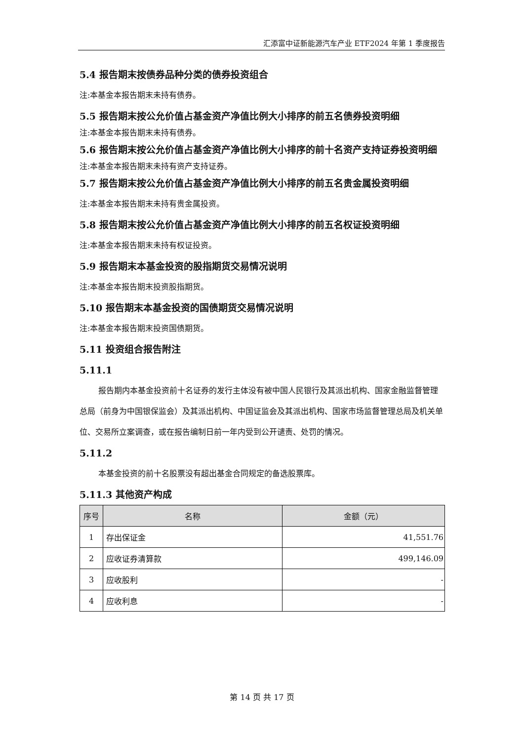汇添富中证新能源汽车产业 ETF2024 年第 1 季度报告
5.4 报告期末按债券品种分类的债券投资组合
注:本基金本报告期末未持有债券。
5.5 报告期末按公允价值占基金资产净值比例大小排序的前五名债券投资明细
注:本基金本报告期末未持有债券。
5.6 报告期末按公允价值占基金资产净值比例大小排序的前十名资产支持证券投资明细
注:本基金本报告期末未持有资产支持证券。
5.7 报告期末按公允价值占基金资产净值比例大小排序的前五名贵金属投资明细
注:本基金本报告期末未持有贵金属投资。
5.8 报告期末按公允价值占基金资产净值比例大小排序的前五名权证投资明细
注:本基金本报告期末未持有权证投资。
5.9 报告期末本基金投资的股指期货交易情况说明
注:本基金本报告期末投资股指期货。
5.10 报告期末本基金投资的国债期货交易情况说明
注:本基金本报告期末投资国债期货。
5.11 投资组合报告附注
5.11.1
报告期内本基金投资前十名证券的发行主体没有被中国人民银行及其派出机构、国家金融监督管理总局（前身为中国银保监会）及其派出机构、中国证监会及其派出机构、国家市场监督管理总局及机关单位、交易所立案调查，或在报告编制日前一年内受到公开谴责、处罚的情况。
5.11.2
本基金投资的前十名股票没有超出基金合同规定的备选股票库。
5.11.3 其他资产构成
| 序号 | 名称 | 金额（元） |
| --- | --- | --- |
| 1 | 存出保证金 | 41,551.76 |
| 2 | 应收证券清算款 | 499,146.09 |
| 3 | 应收股利 | - |
| 4 | 应收利息 | - |
第 14 页 共 17 页